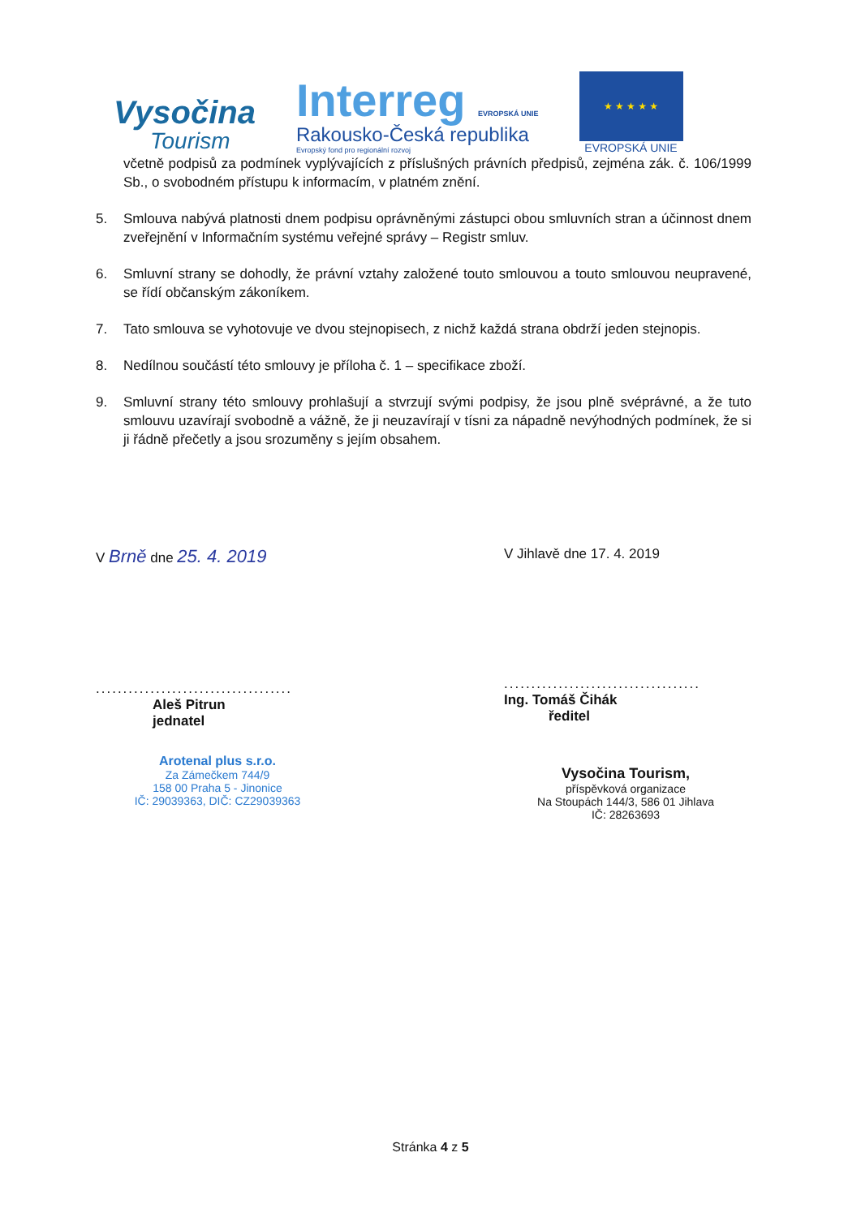Vysočina
Tourism
Interreg EVROPSKÁ UNIE
Rakousko-Česká republika
Evropský fond pro regionální rozvoj
★ ★ ★ ★ ★
EVROPSKÁ UNIE
včetně podpisů za podmínek vyplývajících z příslušných právních předpisů, zejména zák. č. 106/1999 Sb., o svobodném přístupu k informacím, v platném znění.
5. Smlouva nabývá platnosti dnem podpisu oprávněnými zástupci obou smluvních stran a účinnost dnem zveřejnění v Informačním systému veřejné správy – Registr smluv.
6. Smluvní strany se dohodly, že právní vztahy založené touto smlouvou a touto smlouvou neupravené, se řídí občanským zákoníkem.
7. Tato smlouva se vyhotovuje ve dvou stejnopisech, z nichž každá strana obdrží jeden stejnopis.
8. Nedílnou součástí této smlouvy je příloha č. 1 – specifikace zboží.
9. Smluvní strany této smlouvy prohlašují a stvrzují svými podpisy, že jsou plně svéprávné, a že tuto smlouvu uzavírají svobodně a vážně, že ji neuzavírají v tísni za nápadně nevýhodných podmínek, že si ji řádně přečetly a jsou srozuměny s jejím obsahem.
V Brně dne 25. 4. 2019
....................................
Aleš Pitrun
jednatel
Arotenal plus s.r.o.
Za Zámečkem 744/9
158 00 Praha 5 - Jinonice
IČ: 29039363, DIČ: CZ29039363
V Jihlavě dne 17. 4. 2019
....................................
Ing. Tomáš Čihák
ředitel
Vysočina Tourism,
příspěvková organizace
Na Stoupách 144/3, 586 01 Jihlava
IČ: 28263693
Stránka 4 z 5